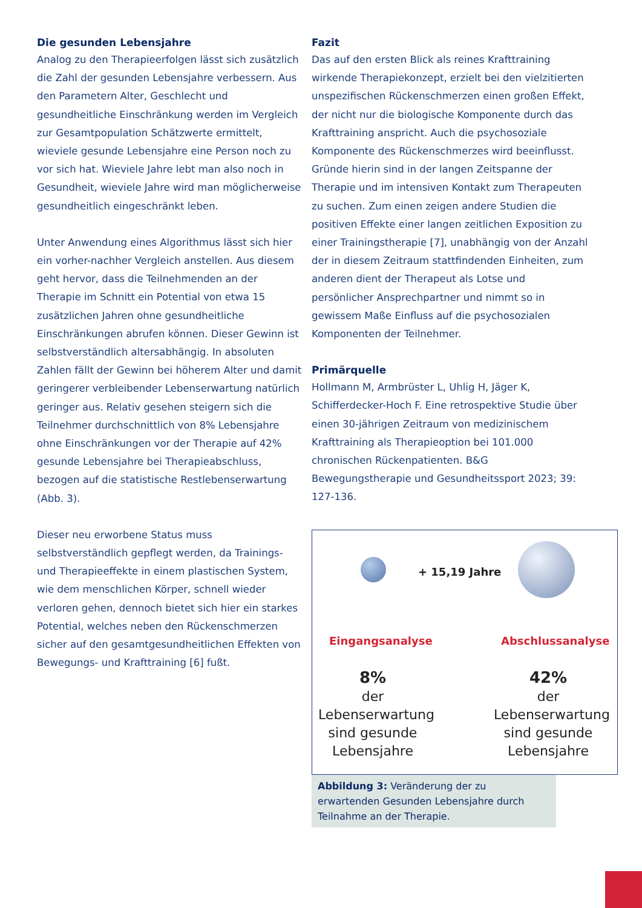Die gesunden Lebensjahre
Analog zu den Therapieerfolgen lässt sich zusätzlich die Zahl der gesunden Lebensjahre verbessern. Aus den Parametern Alter, Geschlecht und gesundheitliche Einschränkung werden im Vergleich zur Gesamtpopulation Schätzwerte ermittelt, wieviele gesunde Lebensjahre eine Person noch zu vor sich hat. Wieviele Jahre lebt man also noch in Gesundheit, wieviele Jahre wird man möglicherweise gesundheitlich eingeschränkt leben.
Unter Anwendung eines Algorithmus lässt sich hier ein vorher-nachher Vergleich anstellen. Aus diesem geht hervor, dass die Teilnehmenden an der Therapie im Schnitt ein Potential von etwa 15 zusätzlichen Jahren ohne gesundheitliche Einschränkungen abrufen können. Dieser Gewinn ist selbstverständlich altersabhängig. In absoluten Zahlen fällt der Gewinn bei höherem Alter und damit geringerer verbleibender Lebenserwartung natürlich geringer aus. Relativ gesehen steigern sich die Teilnehmer durchschnittlich von 8% Lebensjahre ohne Einschränkungen vor der Therapie auf 42% gesunde Lebensjahre bei Therapieabschluss, bezogen auf die statistische Restlebenserwartung (Abb. 3).
Dieser neu erworbene Status muss selbstverständlich gepflegt werden, da Trainings- und Therapieeffekte in einem plastischen System, wie dem menschlichen Körper, schnell wieder verloren gehen, dennoch bietet sich hier ein starkes Potential, welches neben den Rückenschmerzen sicher auf den gesamtgesundheitlichen Effekten von Bewegungs- und Krafttraining [6] fußt.
Fazit
Das auf den ersten Blick als reines Krafttraining wirkende Therapiekonzept, erzielt bei den vielzitierten unspezifischen Rückenschmerzen einen großen Effekt, der nicht nur die biologische Komponente durch das Krafttraining anspricht. Auch die psychosoziale Komponente des Rückenschmerzes wird beeinflusst. Gründe hierin sind in der langen Zeitspanne der Therapie und im intensiven Kontakt zum Therapeuten zu suchen. Zum einen zeigen andere Studien die positiven Effekte einer langen zeitlichen Exposition zu einer Trainingstherapie [7], unabhängig von der Anzahl der in diesem Zeitraum stattfindenden Einheiten, zum anderen dient der Therapeut als Lotse und persönlicher Ansprechpartner und nimmt so in gewissem Maße Einfluss auf die psychosozialen Komponenten der Teilnehmer.
Primärquelle
Hollmann M, Armbrüster L, Uhlig H, Jäger K, Schifferdecker-Hoch F. Eine retrospektive Studie über einen 30-jährigen Zeitraum von medizinischem Krafttraining als Therapieoption bei 101.000 chronischen Rückenpatienten. B&G Bewegungstherapie und Gesundheitssport 2023; 39: 127-136.
+ 15,19 Jahre
Eingangsanalyse Abschlussanalyse
8%
der
Lebenserwartung
sind gesunde
Lebensjahre
42%
der
Lebenserwartung
sind gesunde
Lebensjahre
Abbildung 3: Veränderung der zu erwartenden Gesunden Lebensjahre durch Teilnahme an der Therapie.